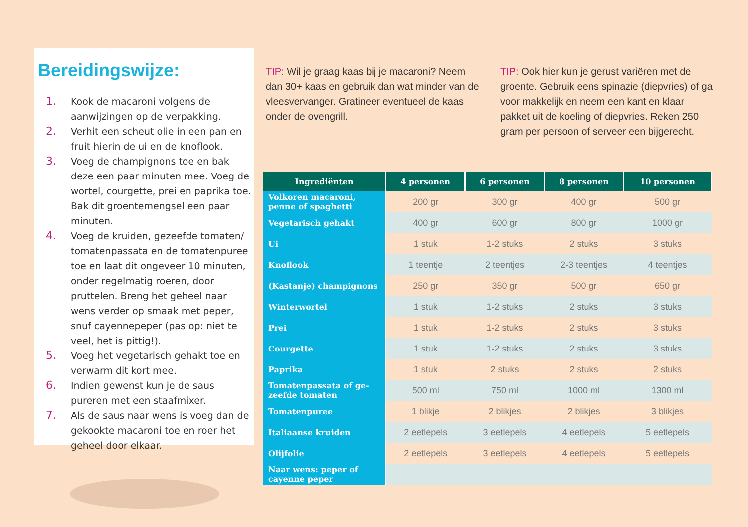Bereidingswijze:
1. Kook de macaroni volgens de aanwijzingen op de verpakking.
2. Verhit een scheut olie in een pan en fruit hierin de ui en de knoflook.
3. Voeg de champignons toe en bak deze een paar minuten mee. Voeg de wortel, courgette, prei en paprika toe. Bak dit groentemengsel een paar minuten.
4. Voeg de kruiden, gezeefde tomaten/ tomatenpassata en de tomatenpuree toe en laat dit ongeveer 10 minuten, onder regelmatig roeren, door pruttelen. Breng het geheel naar wens verder op smaak met peper, snuf cayennepeper (pas op: niet te veel, het is pittig!).
5. Voeg het vegetarisch gehakt toe en verwarm dit kort mee.
6. Indien gewenst kun je de saus pureren met een staafmixer.
7. Als de saus naar wens is voeg dan de gekookte macaroni toe en roer het geheel door elkaar.
TIP: Wil je graag kaas bij je macaroni? Neem dan 30+ kaas en gebruik dan wat minder van de vleesvervanger. Gratineer eventueel de kaas onder de ovengrill.
TIP: Ook hier kun je gerust variëren met de groente. Gebruik eens spinazie (diepvries) of ga voor makkelijk en neem een kant en klaar pakket uit de koeling of diepvries. Reken 250 gram per persoon of serveer een bijgerecht.
| Ingrediënten | 4 personen | 6 personen | 8 personen | 10 personen |
| --- | --- | --- | --- | --- |
| Volkoren macaroni, penne of spaghetti | 200 gr | 300 gr | 400 gr | 500 gr |
| Vegetarisch gehakt | 400 gr | 600 gr | 800 gr | 1000 gr |
| Ui | 1 stuk | 1-2 stuks | 2 stuks | 3 stuks |
| Knoflook | 1 teentje | 2 teentjes | 2-3 teentjes | 4 teentjes |
| (Kastanje) champignons | 250 gr | 350 gr | 500 gr | 650 gr |
| Winterwortel | 1 stuk | 1-2 stuks | 2 stuks | 3 stuks |
| Prei | 1 stuk | 1-2 stuks | 2 stuks | 3 stuks |
| Courgette | 1 stuk | 1-2 stuks | 2 stuks | 3 stuks |
| Paprika | 1 stuk | 2 stuks | 2 stuks | 2 stuks |
| Tomatenpassata of ge-zeefde tomaten | 500 ml | 750 ml | 1000 ml | 1300 ml |
| Tomatenpuree | 1 blikje | 2 blikjes | 2 blikjes | 3 blikjes |
| Italiaanse kruiden | 2 eetlepels | 3 eetlepels | 4 eetlepels | 5 eetlepels |
| Olijfolie | 2 eetlepels | 3 eetlepels | 4 eetlepels | 5 eetlepels |
| Naar wens: peper of cayenne peper | | | | |